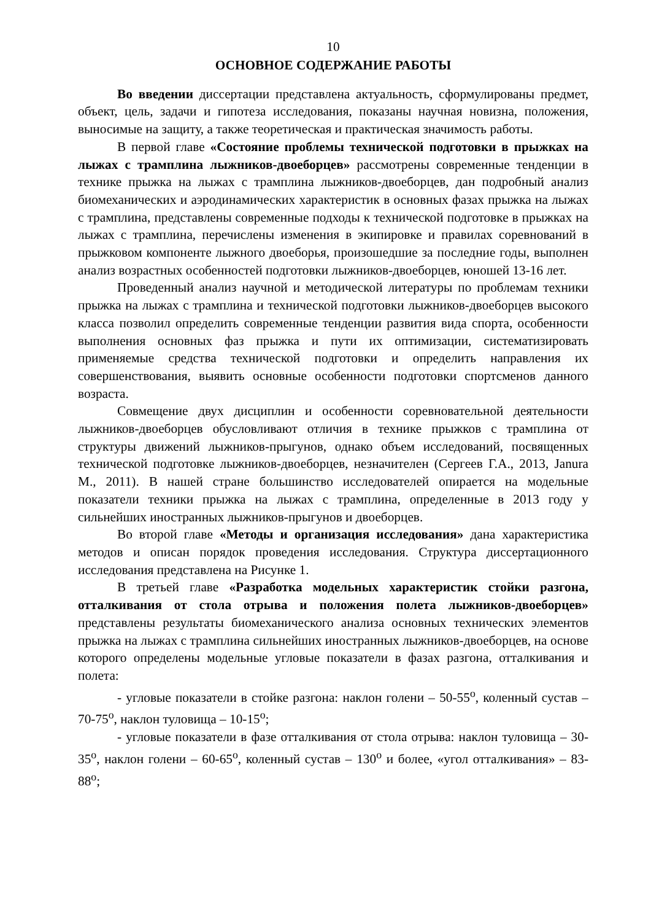10
ОСНОВНОЕ СОДЕРЖАНИЕ РАБОТЫ
Во введении диссертации представлена актуальность, сформулированы предмет, объект, цель, задачи и гипотеза исследования, показаны научная новизна, положения, выносимые на защиту, а также теоретическая и практическая значимость работы.
В первой главе «Состояние проблемы технической подготовки в прыжках на лыжах с трамплина лыжников-двоеборцев» рассмотрены современные тенденции в технике прыжка на лыжах с трамплина лыжников-двоеборцев, дан подробный анализ биомеханических и аэродинамических характеристик в основных фазах прыжка на лыжах с трамплина, представлены современные подходы к технической подготовке в прыжках на лыжах с трамплина, перечислены изменения в экипировке и правилах соревнований в прыжковом компоненте лыжного двоеборья, произошедшие за последние годы, выполнен анализ возрастных особенностей подготовки лыжников-двоеборцев, юношей 13-16 лет.
Проведенный анализ научной и методической литературы по проблемам техники прыжка на лыжах с трамплина и технической подготовки лыжников-двоеборцев высокого класса позволил определить современные тенденции развития вида спорта, особенности выполнения основных фаз прыжка и пути их оптимизации, систематизировать применяемые средства технической подготовки и определить направления их совершенствования, выявить основные особенности подготовки спортсменов данного возраста.
Совмещение двух дисциплин и особенности соревновательной деятельности лыжников-двоеборцев обусловливают отличия в технике прыжков с трамплина от структуры движений лыжников-прыгунов, однако объем исследований, посвященных технической подготовке лыжников-двоеборцев, незначителен (Сергеев Г.А., 2013, Janura M., 2011). В нашей стране большинство исследователей опирается на модельные показатели техники прыжка на лыжах с трамплина, определенные в 2013 году у сильнейших иностранных лыжников-прыгунов и двоеборцев.
Во второй главе «Методы и организация исследования» дана характеристика методов и описан порядок проведения исследования. Структура диссертационного исследования представлена на Рисунке 1.
В третьей главе «Разработка модельных характеристик стойки разгона, отталкивания от стола отрыва и положения полета лыжников-двоеборцев» представлены результаты биомеханического анализа основных технических элементов прыжка на лыжах с трамплина сильнейших иностранных лыжников-двоеборцев, на основе которого определены модельные угловые показатели в фазах разгона, отталкивания и полета:
- угловые показатели в стойке разгона: наклон голени – 50-55<sup>о</sup>, коленный сустав – 70-75<sup>о</sup>, наклон туловища – 10-15<sup>о</sup>;
- угловые показатели в фазе отталкивания от стола отрыва: наклон туловища – 30-35<sup>о</sup>, наклон голени – 60-65<sup>о</sup>, коленный сустав – 130<sup>о</sup> и более, «угол отталкивания» – 83-88<sup>о</sup>;